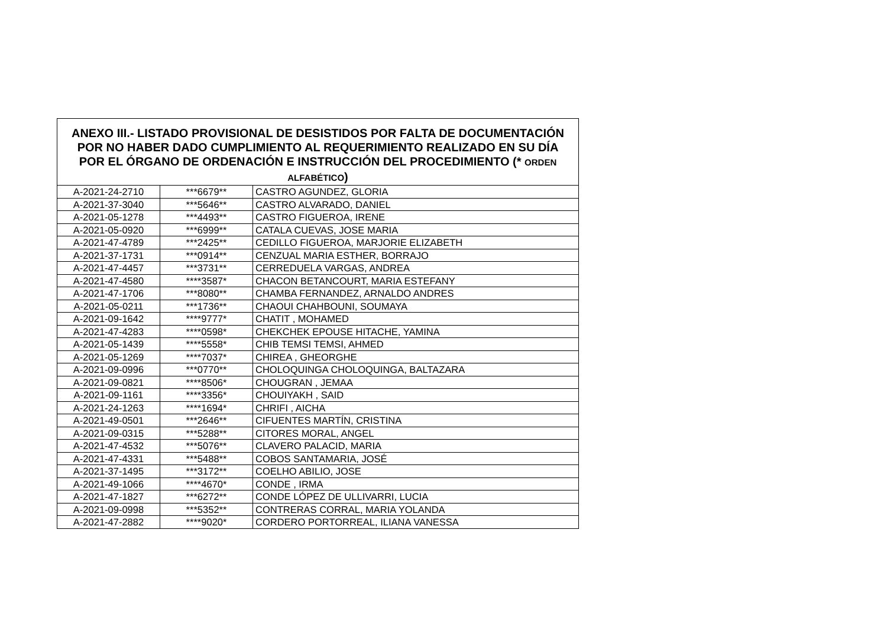| ANEXO III.- LISTADO PROVISIONAL DE DESISTIDOS POR FALTA DE DOCUMENTACIÓN POR NO HABER DADO CUMPLIMIENTO AL REQUERIMIENTO REALIZADO EN SU DÍA POR EL ÓRGANO DE ORDENACIÓN E INSTRUCCIÓN DEL PROCEDIMIENTO (* ORDEN ALFABÉTICO ) | | |
| --- | --- | --- |
| A-2021-24-2710 | ***6679** | CASTRO AGUNDEZ, GLORIA |
| A-2021-37-3040 | ***5646** | CASTRO ALVARADO, DANIEL |
| A-2021-05-1278 | ***4493** | CASTRO FIGUEROA, IRENE |
| A-2021-05-0920 | ***6999** | CATALA CUEVAS, JOSE MARIA |
| A-2021-47-4789 | ***2425** | CEDILLO FIGUEROA, MARJORIE ELIZABETH |
| A-2021-37-1731 | ***0914** | CENZUAL MARIA ESTHER, BORRAJO |
| A-2021-47-4457 | ***3731** | CERREDUELA VARGAS, ANDREA |
| A-2021-47-4580 | ****3587* | CHACON BETANCOURT, MARIA ESTEFANY |
| A-2021-47-1706 | ***8080** | CHAMBA FERNANDEZ, ARNALDO ANDRES |
| A-2021-05-0211 | ***1736** | CHAOUI CHAHBOUNI, SOUMAYA |
| A-2021-09-1642 | ****9777* | CHATIT , MOHAMED |
| A-2021-47-4283 | ****0598* | CHEKCHEK EPOUSE HITACHE, YAMINA |
| A-2021-05-1439 | ****5558* | CHIB TEMSI TEMSI, AHMED |
| A-2021-05-1269 | ****7037* | CHIREA , GHEORGHE |
| A-2021-09-0996 | ***0770** | CHOLOQUINGA CHOLOQUINGA, BALTAZARA |
| A-2021-09-0821 | ****8506* | CHOUGRAN , JEMAA |
| A-2021-09-1161 | ****3356* | CHOUIYAKH , SAID |
| A-2021-24-1263 | ****1694* | CHRIFI , AICHA |
| A-2021-49-0501 | ***2646** | CIFUENTES MARTÍN, CRISTINA |
| A-2021-09-0315 | ***5288** | CITORES MORAL, ANGEL |
| A-2021-47-4532 | ***5076** | CLAVERO PALACID, MARIA |
| A-2021-47-4331 | ***5488** | COBOS SANTAMARIA, JOSÉ |
| A-2021-37-1495 | ***3172** | COELHO ABILIO, JOSE |
| A-2021-49-1066 | ****4670* | CONDE , IRMA |
| A-2021-47-1827 | ***6272** | CONDE LÓPEZ DE ULLIVARRI, LUCIA |
| A-2021-09-0998 | ***5352** | CONTRERAS CORRAL, MARIA YOLANDA |
| A-2021-47-2882 | ****9020* | CORDERO PORTORREAL, ILIANA VANESSA |